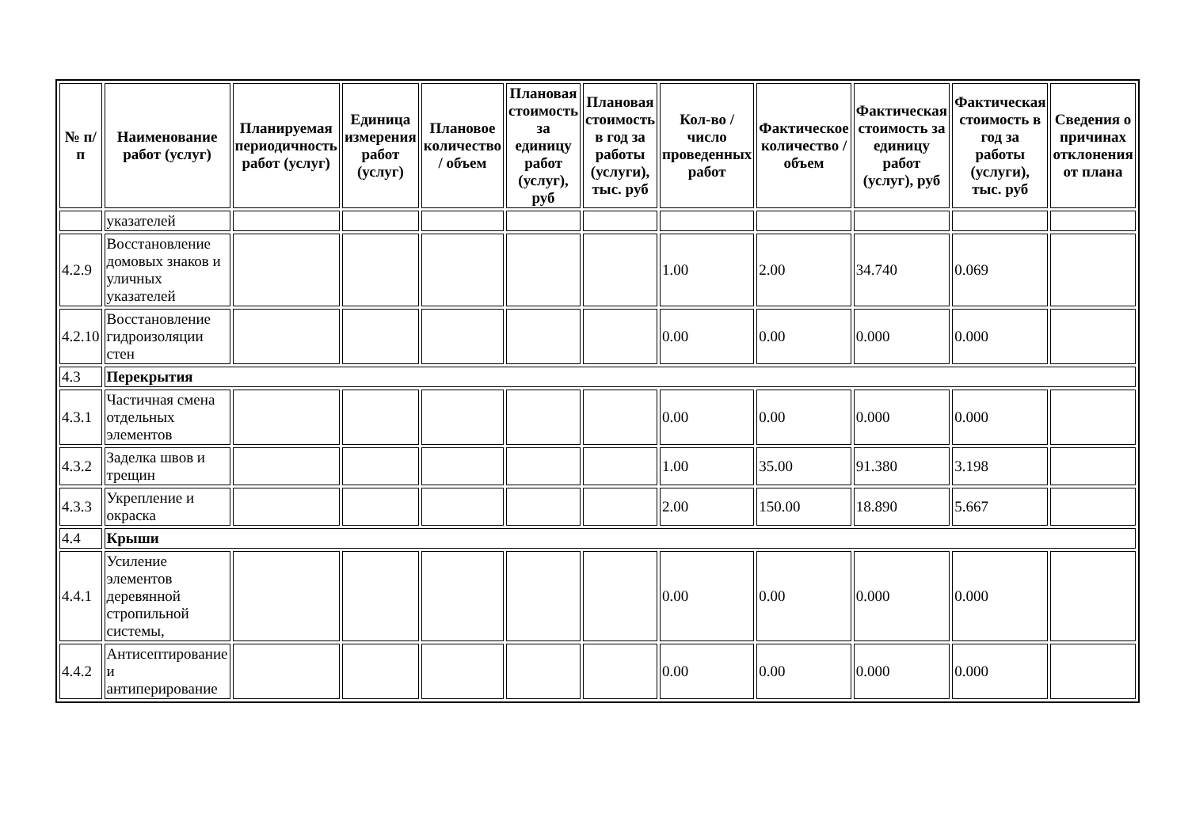| № п/п | Наименование работ (услуг) | Планируемая периодичность работ (услуг) | Единица измерения работ (услуг) | Плановое количество / объем | Плановая стоимость за единицу работ (услуг), руб | Плановая стоимость в год за работы (услуги), тыс. руб | Кол-во / число проведенных работ | Фактическое количество / объем | Фактическая стоимость за единицу работ (услуг), руб | Фактическая стоимость в год за работы (услуги), тыс. руб | Сведения о причинах отклонения от плана |
| --- | --- | --- | --- | --- | --- | --- | --- | --- | --- | --- | --- |
| | указателей | | | | | | | | | | |
| 4.2.9 | Восстановление домовых знаков и уличных указателей | | | | | | 1.00 | 2.00 | 34.740 | 0.069 | |
| 4.2.10 | Восстановление гидроизоляции стен | | | | | | 0.00 | 0.00 | 0.000 | 0.000 | |
| 4.3 | Перекрытия | | | | | | | | | | |
| 4.3.1 | Частичная смена отдельных элементов | | | | | | 0.00 | 0.00 | 0.000 | 0.000 | |
| 4.3.2 | Заделка швов и трещин | | | | | | 1.00 | 35.00 | 91.380 | 3.198 | |
| 4.3.3 | Укрепление и окраска | | | | | | 2.00 | 150.00 | 18.890 | 5.667 | |
| 4.4 | Крыши | | | | | | | | | | |
| 4.4.1 | Усиление элементов деревянной стропильной системы, | | | | | | 0.00 | 0.00 | 0.000 | 0.000 | |
| 4.4.2 | Антисептирование и антиперирование | | | | | | 0.00 | 0.00 | 0.000 | 0.000 | |